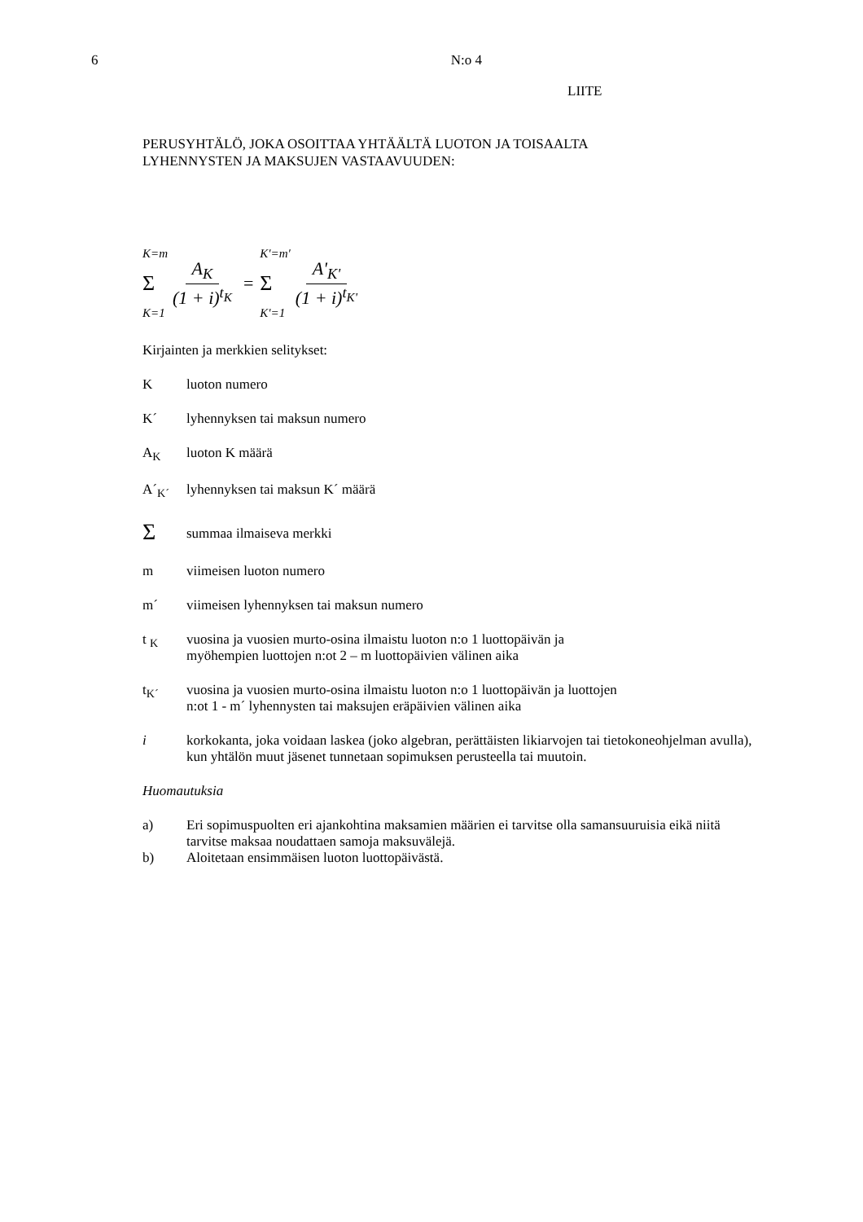6 N:o 4
LIITE
PERUSYHTÄLÖ, JOKA OSOITTAA YHTÄÄLTÄ LUOTON JA TOISAALTA
LYHENNYSTEN JA MAKSUJEN VASTAAVUUDEN:
K=m
Σ
K=1
A<sub>K</sub> (1 + i)<sup>t<sub>K</sub></sup> =
K′=m′
Σ
K′=1
A'<sub>K'</sub> (1 + i)<sup>t<sub>K'</sub></sup>
Kirjainten ja merkkien selitykset:
Kluoton numero
K´ lyhennyksen tai maksun numero
A<sub>K</sub> luoton K määrä
A´<sub>K´</sub> lyhennyksen tai maksun K´ määrä
Σsummaa ilmaiseva merkki
m viimeisen luoton numero
m´ viimeisen lyhennyksen tai maksun numero
t <sub>K</sub> vuosina ja vuosien murto-osina ilmaistu luoton n:o 1 luottopäivän ja
myöhempien luottojen n:ot 2 – m luottopäivien välinen aika
t<sub>K´</sub> vuosina ja vuosien murto-osina ilmaistu luoton n:o 1 luottopäivän ja luottojen
n:ot 1 - m´ lyhennysten tai maksujen eräpäivien välinen aika
i korkokanta, joka voidaan laskea (joko algebran, perättäisten likiarvojen tai tietokoneohjelman avulla), kun yhtälön muut jäsenet tunnetaan sopimuksen perusteella tai muutoin.
Huomautuksia
a) Eri sopimuspuolten eri ajankohtina maksamien määrien ei tarvitse olla samansuuruisia eikä niitä tarvitse maksaa noudattaen samoja maksuvälejä.
b) Aloitetaan ensimmäisen luoton luottopäivästä.